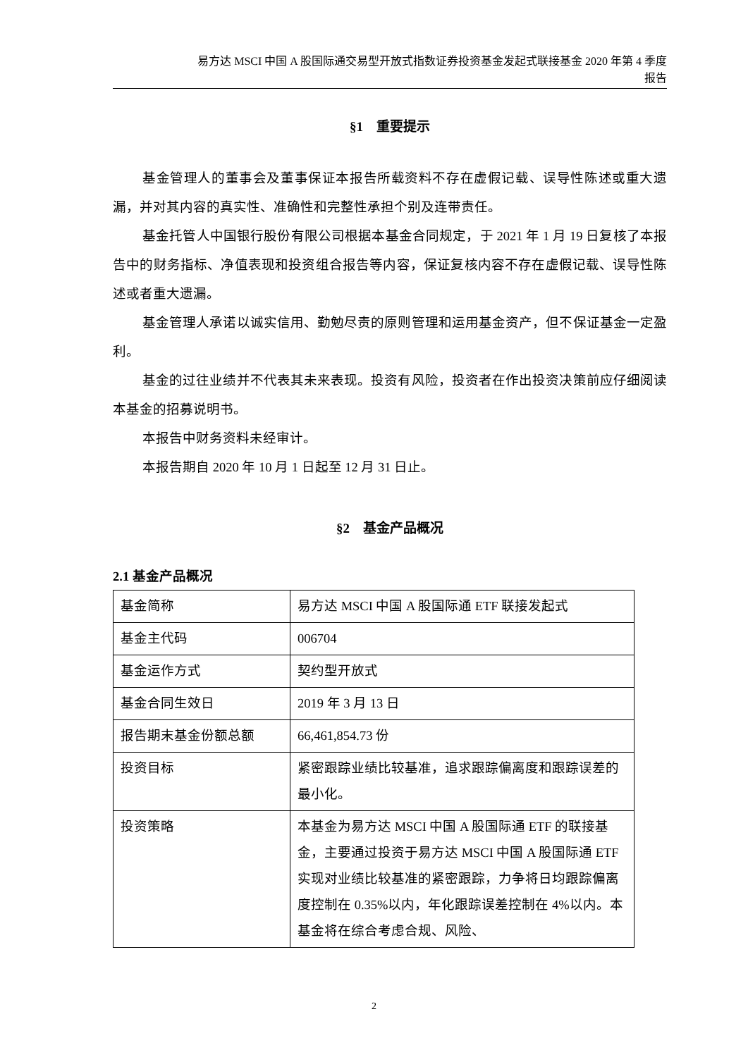易方达 MSCI 中国 A 股国际通交易型开放式指数证券投资基金发起式联接基金 2020 年第 4 季度
报告
§1　重要提示
基金管理人的董事会及董事保证本报告所载资料不存在虚假记载、误导性陈述或重大遗漏，并对其内容的真实性、准确性和完整性承担个别及连带责任。
基金托管人中国银行股份有限公司根据本基金合同规定，于 2021 年 1 月 19 日复核了本报告中的财务指标、净值表现和投资组合报告等内容，保证复核内容不存在虚假记载、误导性陈述或者重大遗漏。
基金管理人承诺以诚实信用、勤勉尽责的原则管理和运用基金资产，但不保证基金一定盈利。
基金的过往业绩并不代表其未来表现。投资有风险，投资者在作出投资决策前应仔细阅读本基金的招募说明书。
本报告中财务资料未经审计。
本报告期自 2020 年 10 月 1 日起至 12 月 31 日止。
§2　基金产品概况
2.1 基金产品概况
| 基金简称 | 易方达 MSCI 中国 A 股国际通 ETF 联接发起式 |
| 基金主代码 | 006704 |
| 基金运作方式 | 契约型开放式 |
| 基金合同生效日 | 2019 年 3 月 13 日 |
| 报告期末基金份额总额 | 66,461,854.73 份 |
| 投资目标 | 紧密跟踪业绩比较基准，追求跟踪偏离度和跟踪误差的最小化。 |
| 投资策略 | 本基金为易方达 MSCI 中国 A 股国际通 ETF 的联接基金，主要通过投资于易方达 MSCI 中国 A 股国际通 ETF 实现对业绩比较基准的紧密跟踪，力争将日均跟踪偏离度控制在 0.35%以内，年化跟踪误差控制在 4%以内。本基金将在综合考虑合规、风险、 |
2